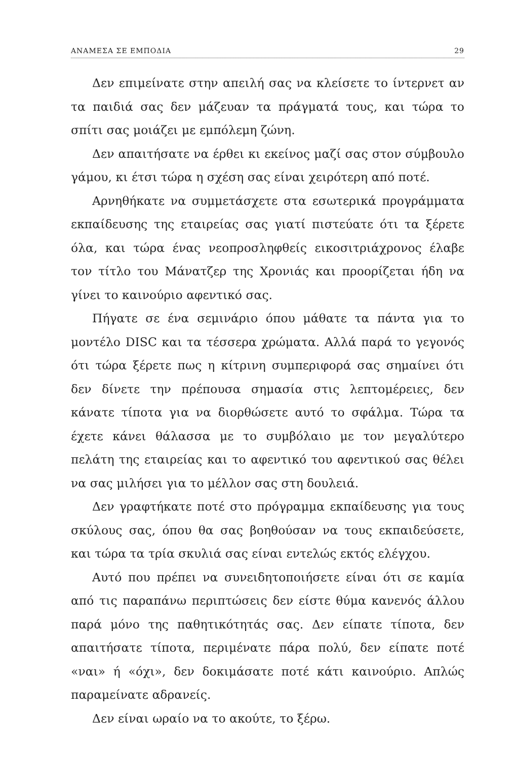ΑΝΑΜΕΣΑ ΣΕ ΕΜΠΟΔΙΑ 29
Δεν επιμείνατε στην απειλή σας να κλείσετε το ίντερνετ αν τα παιδιά σας δεν μάζευαν τα πράγματά τους, και τώρα το σπίτι σας μοιάζει με εμπόλεμη ζώνη.
Δεν απαιτήσατε να έρθει κι εκείνος μαζί σας στον σύμβουλο γάμου, κι έτσι τώρα η σχέση σας είναι χειρότερη από ποτέ.
Αρνηθήκατε να συμμετάσχετε στα εσωτερικά προγράμματα εκπαίδευσης της εταιρείας σας γιατί πιστεύατε ότι τα ξέρετε όλα, και τώρα ένας νεοπροσληφθείς εικοσιτριάχρονος έλαβε τον τίτλο του Μάνατζερ της Χρονιάς και προορίζεται ήδη να γίνει το καινούριο αφεντικό σας.
Πήγατε σε ένα σεμινάριο όπου μάθατε τα πάντα για το μοντέλο DISC και τα τέσσερα χρώματα. Αλλά παρά το γεγονός ότι τώρα ξέρετε πως η κίτρινη συμπεριφορά σας σημαίνει ότι δεν δίνετε την πρέπουσα σημασία στις λεπτομέρειες, δεν κάνατε τίποτα για να διορθώσετε αυτό το σφάλμα. Τώρα τα έχετε κάνει θάλασσα με το συμβόλαιο με τον μεγαλύτερο πελάτη της εταιρείας και το αφεντικό του αφεντικού σας θέλει να σας μιλήσει για το μέλλον σας στη δουλειά.
Δεν γραφτήκατε ποτέ στο πρόγραμμα εκπαίδευσης για τους σκύλους σας, όπου θα σας βοηθούσαν να τους εκπαιδεύσετε, και τώρα τα τρία σκυλιά σας είναι εντελώς εκτός ελέγχου.
Αυτό που πρέπει να συνειδητοποιήσετε είναι ότι σε καμία από τις παραπάνω περιπτώσεις δεν είστε θύμα κανενός άλλου παρά μόνο της παθητικότητάς σας. Δεν είπατε τίποτα, δεν απαιτήσατε τίποτα, περιμένατε πάρα πολύ, δεν είπατε ποτέ «ναι» ή «όχι», δεν δοκιμάσατε ποτέ κάτι καινούριο. Απλώς παραμείνατε αδρανείς.
Δεν είναι ωραίο να το ακούτε, το ξέρω.